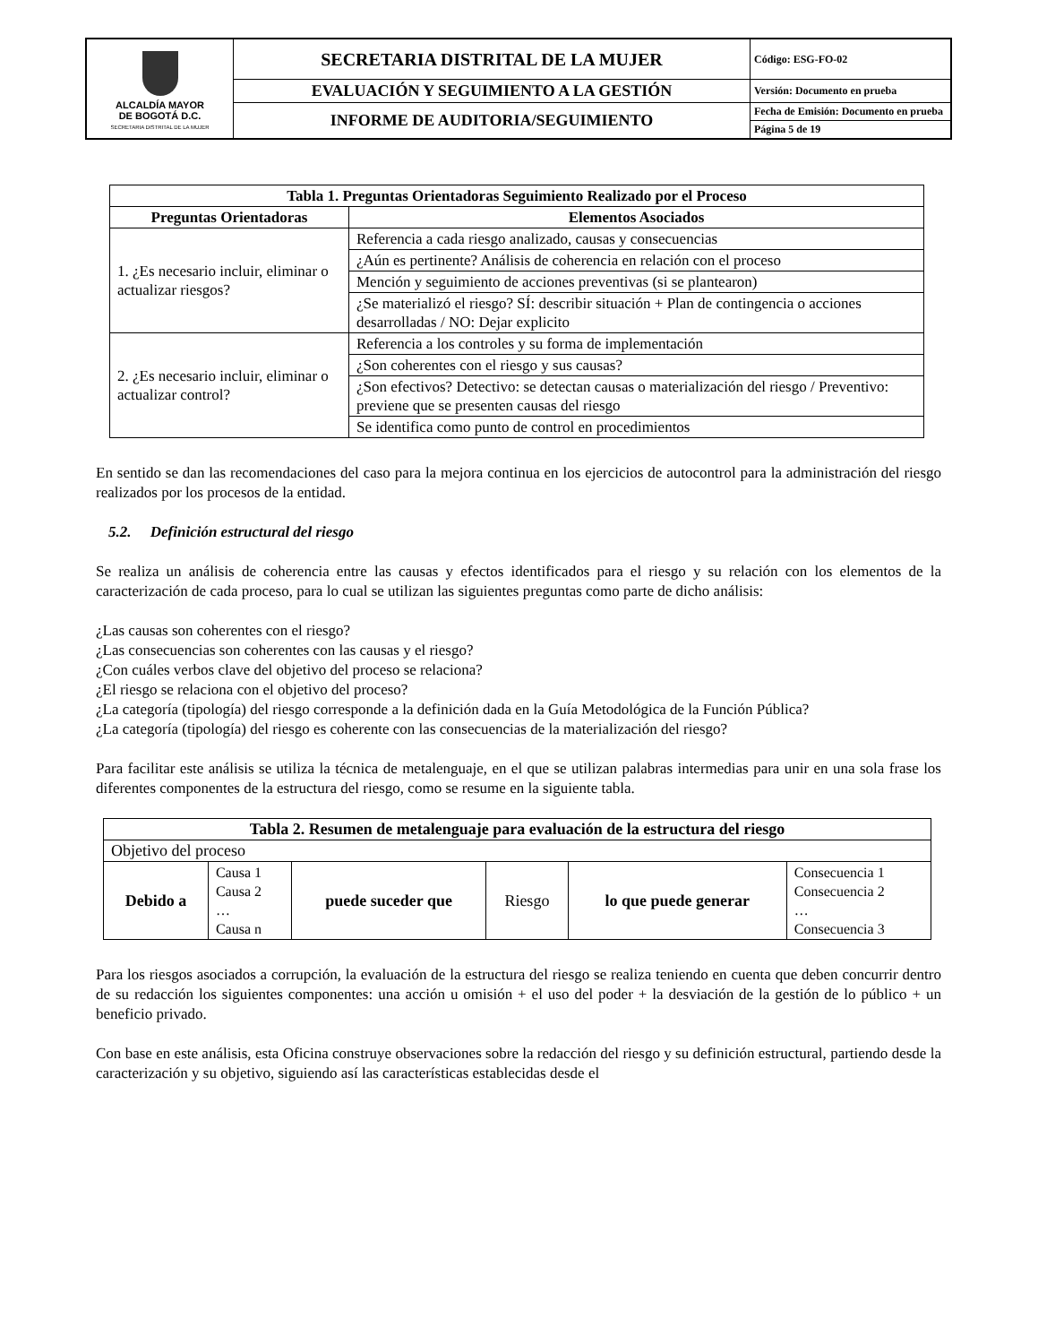| ALCALDÍA MAYOR DE BOGOTÁ D.C. SECRETARIA DISTRITAL DE LA MUJER | SECRETARIA DISTRITAL DE LA MUJER | Código: ESG-FO-02 |
| | EVALUACIÓN Y SEGUIMIENTO A LA GESTIÓN | Versión: Documento en prueba |
| | INFORME DE AUDITORIA/SEGUIMIENTO | Fecha de Emisión: Documento en prueba |
| | | Página 5 de 19 |
| Tabla 1. Preguntas Orientadoras Seguimiento Realizado por el Proceso | |
| --- | --- |
| Preguntas Orientadoras | Elementos Asociados |
| 1. ¿Es necesario incluir, eliminar o actualizar riesgos? | Referencia a cada riesgo analizado, causas y consecuencias |
| | ¿Aún es pertinente? Análisis de coherencia en relación con el proceso |
| | Mención y seguimiento de acciones preventivas (si se plantearon) |
| | ¿Se materializó el riesgo? SÍ: describir situación + Plan de contingencia o acciones desarrolladas / NO: Dejar explicito |
| 2. ¿Es necesario incluir, eliminar o actualizar control? | Referencia a los controles y su forma de implementación |
| | ¿Son coherentes con el riesgo y sus causas? |
| | ¿Son efectivos? Detectivo: se detectan causas o materialización del riesgo / Preventivo: previene que se presenten causas del riesgo |
| | Se identifica como punto de control en procedimientos |
En sentido se dan las recomendaciones del caso para la mejora continua en los ejercicios de autocontrol para la administración del riesgo realizados por los procesos de la entidad.
5.2. Definición estructural del riesgo
Se realiza un análisis de coherencia entre las causas y efectos identificados para el riesgo y su relación con los elementos de la caracterización de cada proceso, para lo cual se utilizan las siguientes preguntas como parte de dicho análisis:
¿Las causas son coherentes con el riesgo?
¿Las consecuencias son coherentes con las causas y el riesgo?
¿Con cuáles verbos clave del objetivo del proceso se relaciona?
¿El riesgo se relaciona con el objetivo del proceso?
¿La categoría (tipología) del riesgo corresponde a la definición dada en la Guía Metodológica de la Función Pública?
¿La categoría (tipología) del riesgo es coherente con las consecuencias de la materialización del riesgo?
Para facilitar este análisis se utiliza la técnica de metalenguaje, en el que se utilizan palabras intermedias para unir en una sola frase los diferentes componentes de la estructura del riesgo, como se resume en la siguiente tabla.
| Tabla 2. Resumen de metalenguaje para evaluación de la estructura del riesgo | | | | | |
| --- | --- | --- | --- | --- | --- |
| Objetivo del proceso | | | | | |
| Debido a | Causa 1 Causa 2 … Causa n | puede suceder que | Riesgo | lo que puede generar | Consecuencia 1 Consecuencia 2 … Consecuencia 3 |
Para los riesgos asociados a corrupción, la evaluación de la estructura del riesgo se realiza teniendo en cuenta que deben concurrir dentro de su redacción los siguientes componentes: una acción u omisión + el uso del poder + la desviación de la gestión de lo público + un beneficio privado.
Con base en este análisis, esta Oficina construye observaciones sobre la redacción del riesgo y su definición estructural, partiendo desde la caracterización y su objetivo, siguiendo así las características establecidas desde el